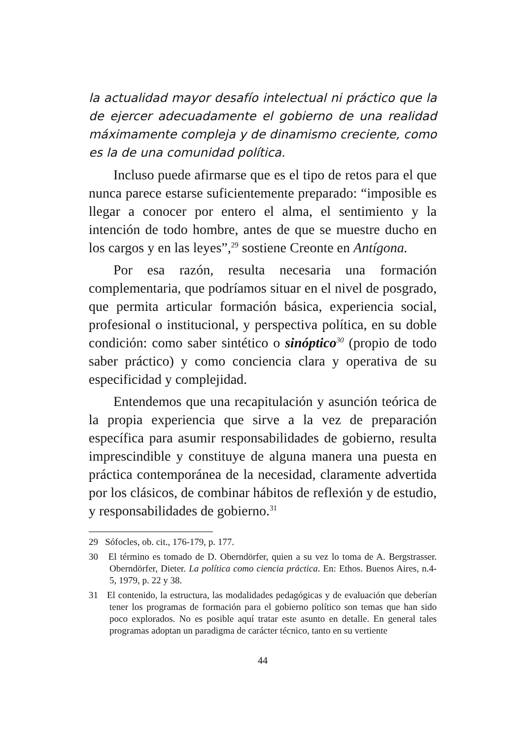la actualidad mayor desafío intelectual ni práctico que la de ejercer adecuadamente el gobierno de una realidad máximamente compleja y de dinamismo creciente, como es la de una comunidad política.
Incluso puede afirmarse que es el tipo de retos para el que nunca parece estarse suficientemente preparado: “imposible es llegar a conocer por entero el alma, el sentimiento y la intención de todo hombre, antes de que se muestre ducho en los cargos y en las leyes”,<sup>29</sup> sostiene Creonte en Antígona.
Por esa razón, resulta necesaria una formación complementaria, que podríamos situar en el nivel de posgrado, que permita articular formación básica, experiencia social, profesional o institucional, y perspectiva política, en su doble condición: como saber sintético o sinóptico<sup>30</sup> (propio de todo saber práctico) y como conciencia clara y operativa de su especificidad y complejidad.
Entendemos que una recapitulación y asunción teórica de la propia experiencia que sirve a la vez de preparación específica para asumir responsabilidades de gobierno, resulta imprescindible y constituye de alguna manera una puesta en práctica contemporánea de la necesidad, claramente advertida por los clásicos, de combinar hábitos de reflexión y de estudio, y responsabilidades de gobierno.<sup>31</sup>
29 Sófocles, ob. cit., 176-179, p. 177.
30 El término es tomado de D. Oberndörfer, quien a su vez lo toma de A. Bergstrasser. Oberndörfer, Dieter. La política como ciencia práctica. En: Ethos. Buenos Aires, n.4-5, 1979, p. 22 y 38.
31 El contenido, la estructura, las modalidades pedagógicas y de evaluación que deberían tener los programas de formación para el gobierno político son temas que han sido poco explorados. No es posible aquí tratar este asunto en detalle. En general tales programas adoptan un paradigma de carácter técnico, tanto en su vertiente
44